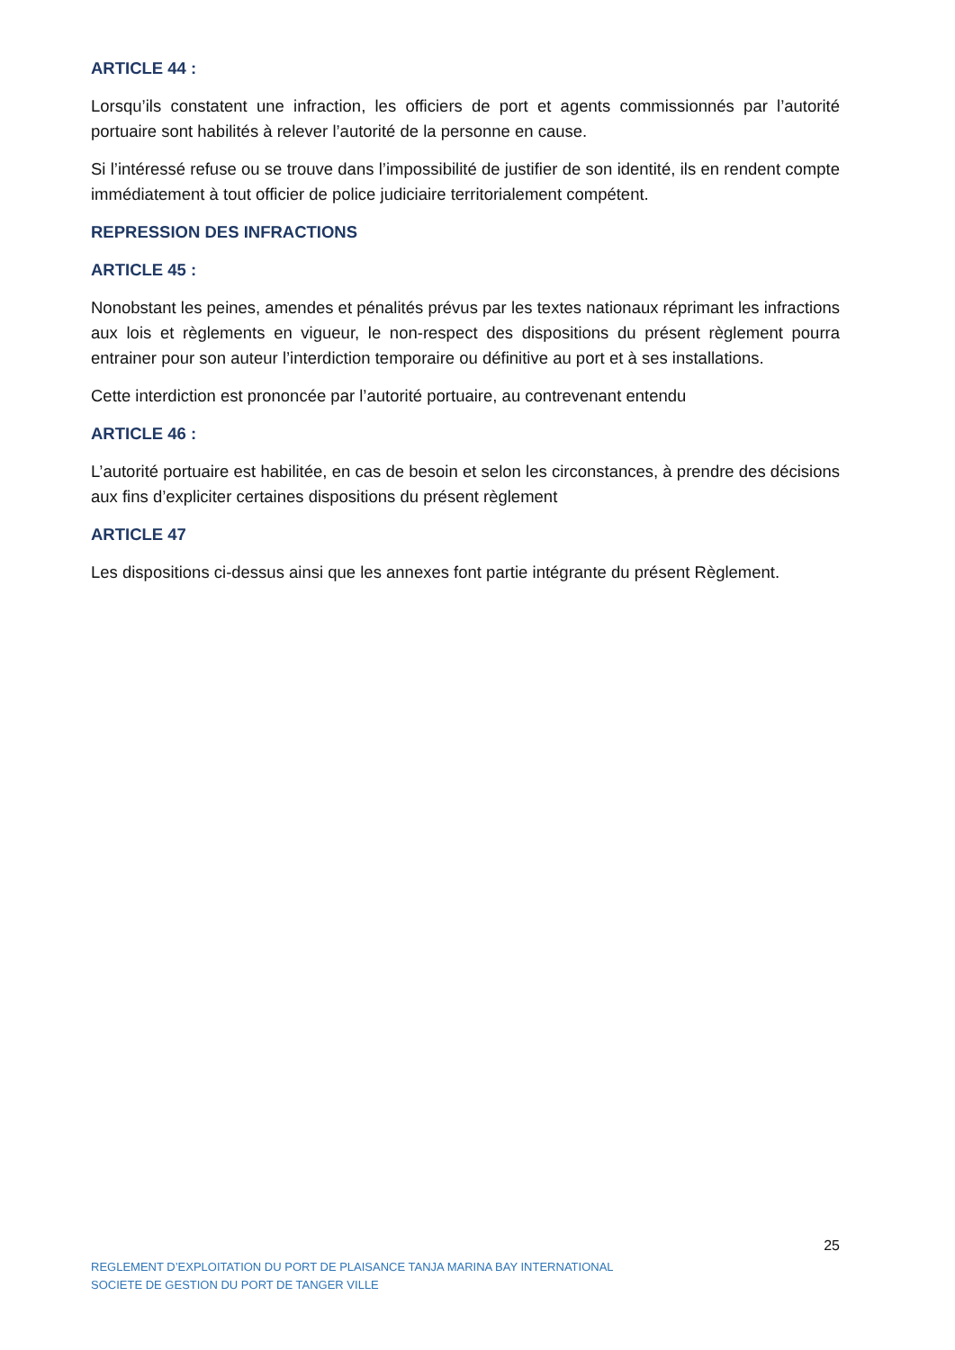ARTICLE 44 :
Lorsqu’ils constatent une infraction, les officiers de port et agents commissionnés par l’autorité portuaire sont habilités à relever l’autorité de la personne en cause.
Si l’intéressé refuse ou se trouve dans l’impossibilité de justifier de son identité, ils en rendent compte immédiatement à tout officier de police judiciaire territorialement compétent.
REPRESSION DES INFRACTIONS
ARTICLE 45 :
Nonobstant les peines, amendes et pénalités prévus par les textes nationaux réprimant les infractions aux lois et règlements en vigueur, le non-respect des dispositions du présent règlement pourra entrainer pour son auteur l’interdiction temporaire ou définitive au port et à ses installations.
Cette interdiction est prononcée par l’autorité portuaire, au contrevenant entendu
ARTICLE 46 :
L’autorité portuaire est habilitée, en cas de besoin et selon les circonstances, à prendre des décisions aux fins d’expliciter certaines dispositions du présent règlement
ARTICLE 47
Les dispositions ci-dessus ainsi que les annexes font partie intégrante du présent Règlement.
25
REGLEMENT D’EXPLOITATION DU PORT DE PLAISANCE TANJA MARINA BAY INTERNATIONAL
SOCIETE DE GESTION DU PORT DE TANGER VILLE